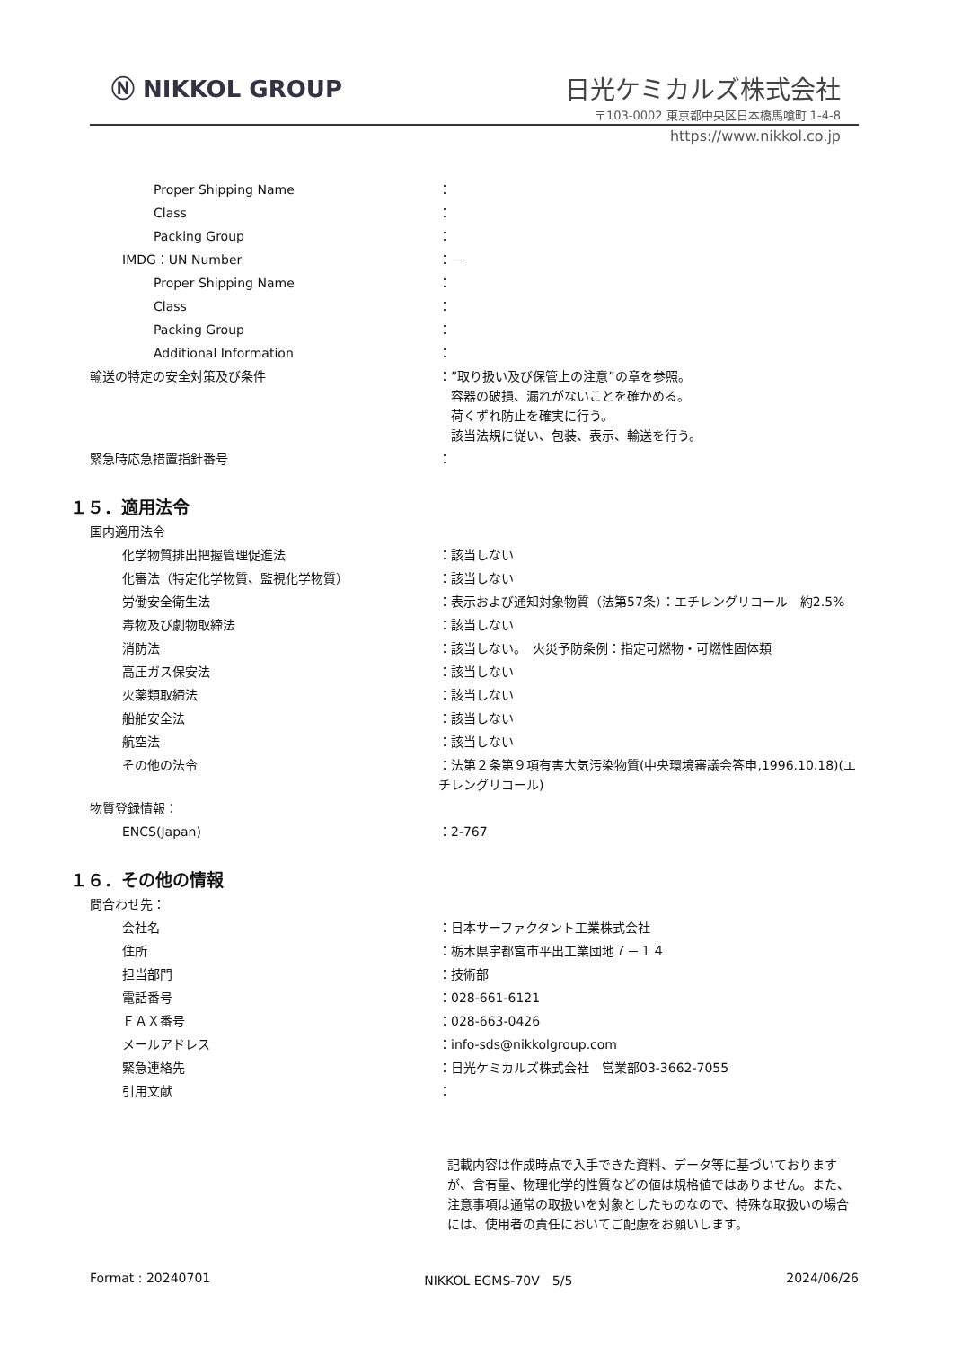Ⓝ NIKKOL GROUP
日光ケミカルズ株式会社
〒103-0002 東京都中央区日本橋馬喰町 1-4-8
https://www.nikkol.co.jp
Proper Shipping Name ：
Class ：
Packing Group ：
IMDG：UN Number ：－
Proper Shipping Name ：
Class ：
Packing Group ：
Additional Information ：
輸送の特定の安全対策及び条件 ：”取り扱い及び保管上の注意”の章を参照。
　容器の破損、漏れがないことを確かめる。
　荷くずれ防止を確実に行う。
　該当法規に従い、包装、表示、輸送を行う。
緊急時応急措置指針番号 ：
１５．適用法令
国内適用法令
化学物質排出把握管理促進法 ：該当しない
化審法（特定化学物質、監視化学物質） ：該当しない
労働安全衛生法 ：表示および通知対象物質（法第57条）：エチレングリコール　約2.5%
毒物及び劇物取締法 ：該当しない
消防法 ：該当しない。　火災予防条例：指定可燃物・可燃性固体類
高圧ガス保安法 ：該当しない
火薬類取締法 ：該当しない
船舶安全法 ：該当しない
航空法 ：該当しない
その他の法令 ：法第２条第９項有害大気汚染物質(中央環境審議会答申,1996.10.18)(エチレングリコール)
物質登録情報：
ENCS(Japan) ：2-767
１６．その他の情報
問合わせ先：
会社名 ：日本サーファクタント工業株式会社
住所 ：栃木県宇都宮市平出工業団地７－１４
担当部門 ：技術部
電話番号 ：028-661-6121
ＦＡＸ番号 ：028-663-0426
メールアドレス ：info-sds@nikkolgroup.com
緊急連絡先 ：日光ケミカルズ株式会社　営業部03-3662-7055
引用文献 ：
記載内容は作成時点で入手できた資料、データ等に基づいておりますが、含有量、物理化学的性質などの値は規格値ではありません。また、注意事項は通常の取扱いを対象としたものなので、特殊な取扱いの場合には、使用者の責任においてご配慮をお願いします。
Format : 20240701 NIKKOL EGMS-70V　5/5 2024/06/26